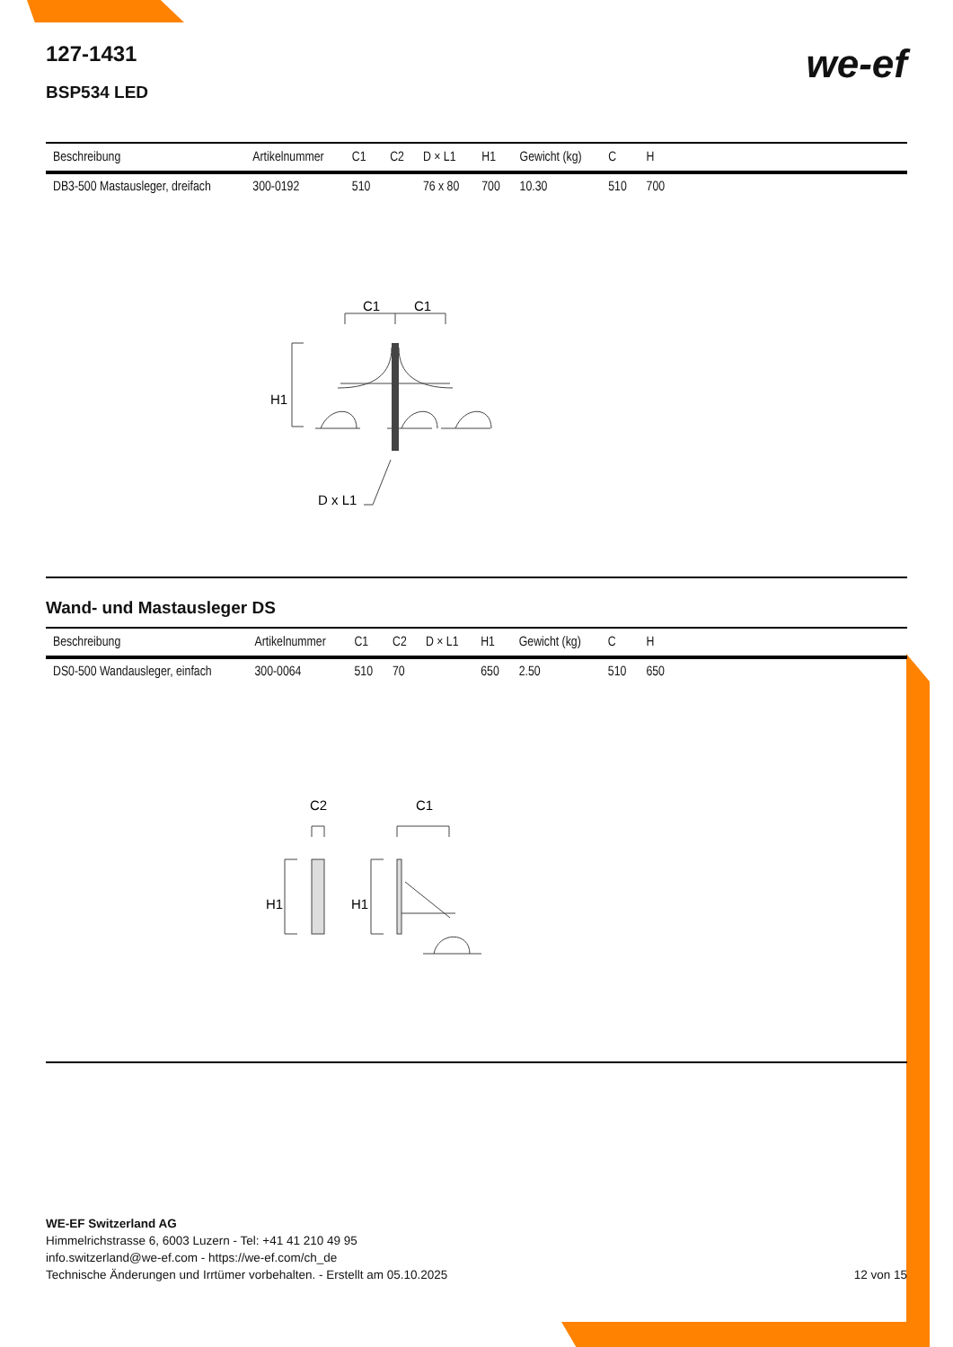we-ef
127-1431
BSP534 LED
| Beschreibung | Artikelnummer | C1 | C2 | D × L1 | H1 | Gewicht (kg) | C | H | |
| --- | --- | --- | --- | --- | --- | --- | --- | --- | --- |
| DB3-500 Mastausleger, dreifach | 300-0192 | 510 | | 76 x 80 | 700 | 10.30 | 510 | 700 | |
C1
C1
H1
D x L1
Wand- und Mastausleger DS
| Beschreibung | Artikelnummer | C1 | C2 | D × L1 | H1 | Gewicht (kg) | C | H | |
| --- | --- | --- | --- | --- | --- | --- | --- | --- | --- |
| DS0-500 Wandausleger, einfach | 300-0064 | 510 | 70 | | 650 | 2.50 | 510 | 650 | |
C2
C1
H1
H1
WE-EF Switzerland AG
Himmelrichstrasse 6, 6003 Luzern - Tel: +41 41 210 49 95
info.switzerland@we-ef.com - https://we-ef.com/ch_de
Technische Änderungen und Irrtümer vorbehalten. - Erstellt am 05.10.2025 12 von 15